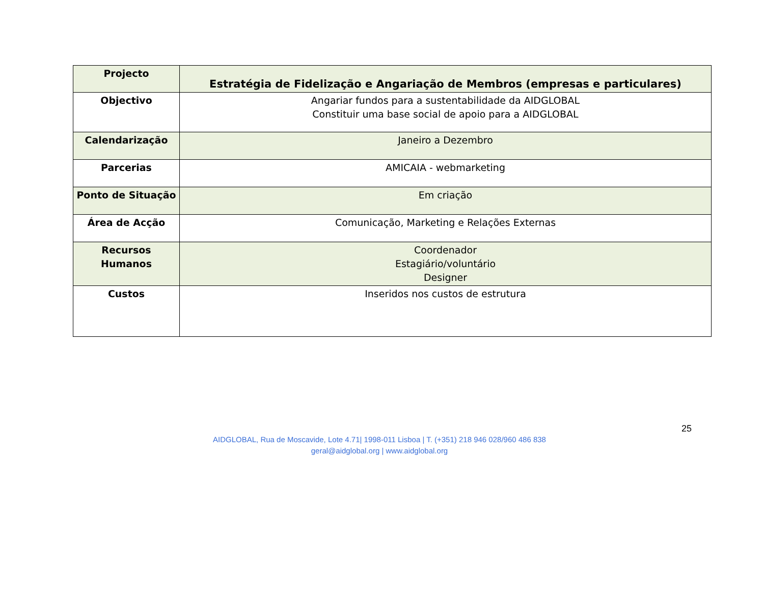| Projecto | Estratégia de Fidelização e Angariação de Membros (empresas e particulares) |
| Objectivo | Angariar fundos para a sustentabilidade da AIDGLOBAL Constituir uma base social de apoio para a AIDGLOBAL |
| Calendarização | Janeiro a Dezembro |
| Parcerias | AMICAIA - webmarketing |
| Ponto de Situação | Em criação |
| Área de Acção | Comunicação, Marketing e Relações Externas |
| Recursos Humanos | Coordenador Estagiário/voluntário Designer |
| Custos | Inseridos nos custos de estrutura |
25
AIDGLOBAL, Rua de Moscavide, Lote 4.71| 1998-011 Lisboa | T. (+351) 218 946 028/960 486 838
geral@aidglobal.org | www.aidglobal.org